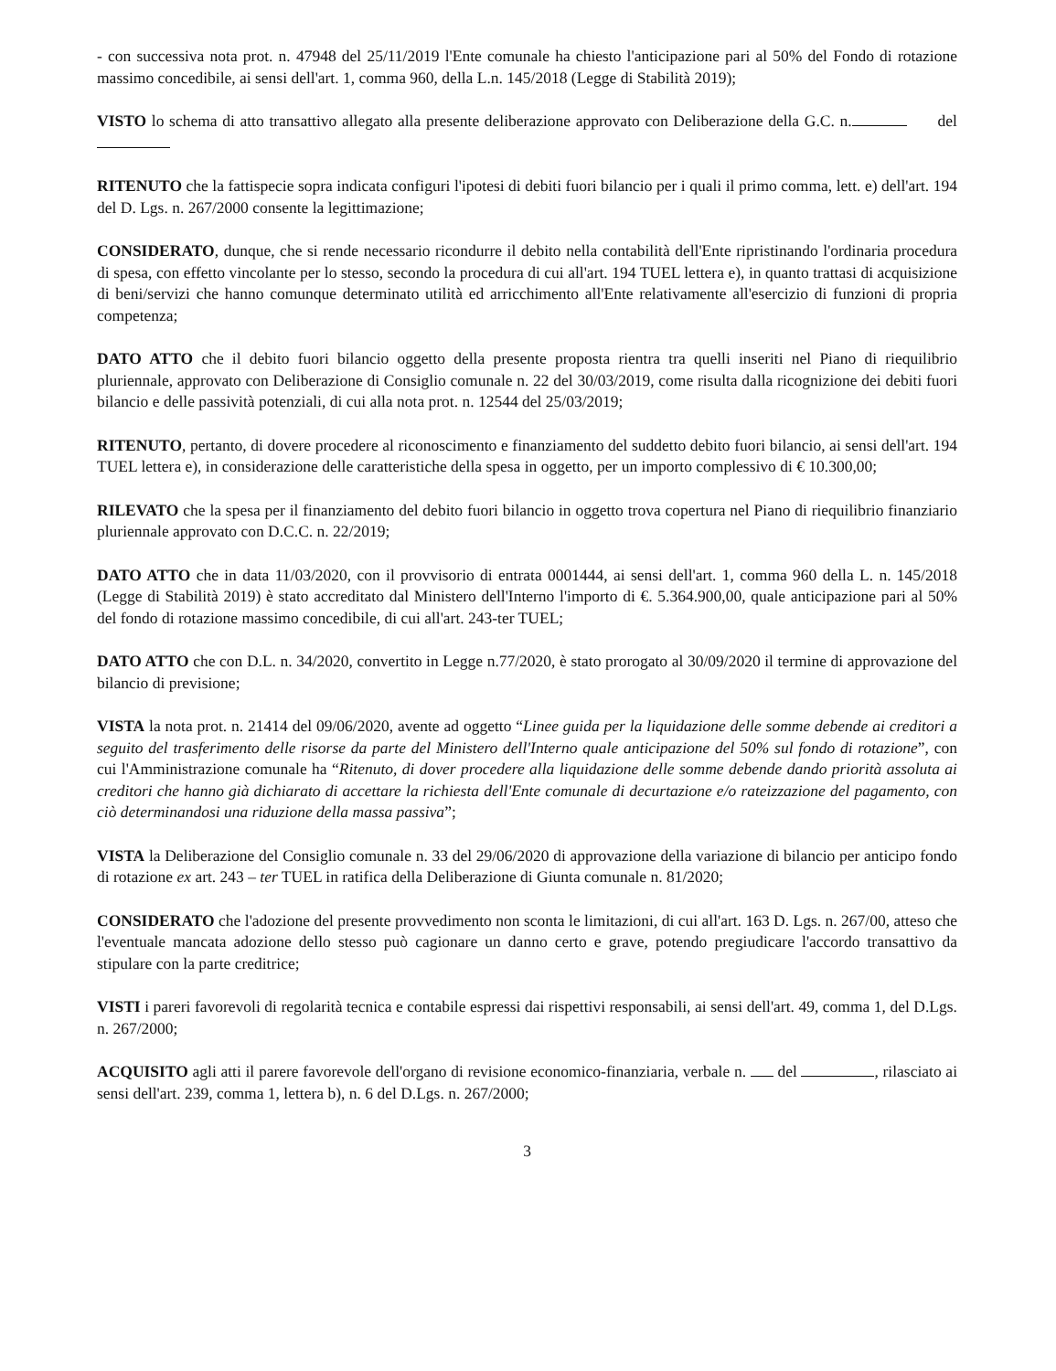- con successiva nota prot. n. 47948 del 25/11/2019 l'Ente comunale ha chiesto l'anticipazione pari al 50% del Fondo di rotazione massimo concedibile, ai sensi dell'art. 1, comma 960, della L.n. 145/2018 (Legge di Stabilità 2019);
VISTO lo schema di atto transattivo allegato alla presente deliberazione approvato con Deliberazione della G.C. n. del
RITENUTO che la fattispecie sopra indicata configuri l'ipotesi di debiti fuori bilancio per i quali il primo comma, lett. e) dell'art. 194 del D. Lgs. n. 267/2000 consente la legittimazione;
CONSIDERATO, dunque, che si rende necessario ricondurre il debito nella contabilità dell'Ente ripristinando l'ordinaria procedura di spesa, con effetto vincolante per lo stesso, secondo la procedura di cui all'art. 194 TUEL lettera e), in quanto trattasi di acquisizione di beni/servizi che hanno comunque determinato utilità ed arricchimento all'Ente relativamente all'esercizio di funzioni di propria competenza;
DATO ATTO che il debito fuori bilancio oggetto della presente proposta rientra tra quelli inseriti nel Piano di riequilibrio pluriennale, approvato con Deliberazione di Consiglio comunale n. 22 del 30/03/2019, come risulta dalla ricognizione dei debiti fuori bilancio e delle passività potenziali, di cui alla nota prot. n. 12544 del 25/03/2019;
RITENUTO, pertanto, di dovere procedere al riconoscimento e finanziamento del suddetto debito fuori bilancio, ai sensi dell'art. 194 TUEL lettera e), in considerazione delle caratteristiche della spesa in oggetto, per un importo complessivo di € 10.300,00;
RILEVATO che la spesa per il finanziamento del debito fuori bilancio in oggetto trova copertura nel Piano di riequilibrio finanziario pluriennale approvato con D.C.C. n. 22/2019;
DATO ATTO che in data 11/03/2020, con il provvisorio di entrata 0001444, ai sensi dell'art. 1, comma 960 della L. n. 145/2018 (Legge di Stabilità 2019) è stato accreditato dal Ministero dell'Interno l'importo di €. 5.364.900,00, quale anticipazione pari al 50% del fondo di rotazione massimo concedibile, di cui all'art. 243-ter TUEL;
DATO ATTO che con D.L. n. 34/2020, convertito in Legge n.77/2020, è stato prorogato al 30/09/2020 il termine di approvazione del bilancio di previsione;
VISTA la nota prot. n. 21414 del 09/06/2020, avente ad oggetto “Linee guida per la liquidazione delle somme debende ai creditori a seguito del trasferimento delle risorse da parte del Ministero dell'Interno quale anticipazione del 50% sul fondo di rotazione”, con cui l'Amministrazione comunale ha “Ritenuto, di dover procedere alla liquidazione delle somme debende dando priorità assoluta ai creditori che hanno già dichiarato di accettare la richiesta dell'Ente comunale di decurtazione e/o rateizzazione del pagamento, con ciò determinandosi una riduzione della massa passiva”;
VISTA la Deliberazione del Consiglio comunale n. 33 del 29/06/2020 di approvazione della variazione di bilancio per anticipo fondo di rotazione ex art. 243 – ter TUEL in ratifica della Deliberazione di Giunta comunale n. 81/2020;
CONSIDERATO che l'adozione del presente provvedimento non sconta le limitazioni, di cui all'art. 163 D. Lgs. n. 267/00, atteso che l'eventuale mancata adozione dello stesso può cagionare un danno certo e grave, potendo pregiudicare l'accordo transattivo da stipulare con la parte creditrice;
VISTI i pareri favorevoli di regolarità tecnica e contabile espressi dai rispettivi responsabili, ai sensi dell'art. 49, comma 1, del D.Lgs. n. 267/2000;
ACQUISITO agli atti il parere favorevole dell'organo di revisione economico-finanziaria, verbale n. del , rilasciato ai sensi dell'art. 239, comma 1, lettera b), n. 6 del D.Lgs. n. 267/2000;
3